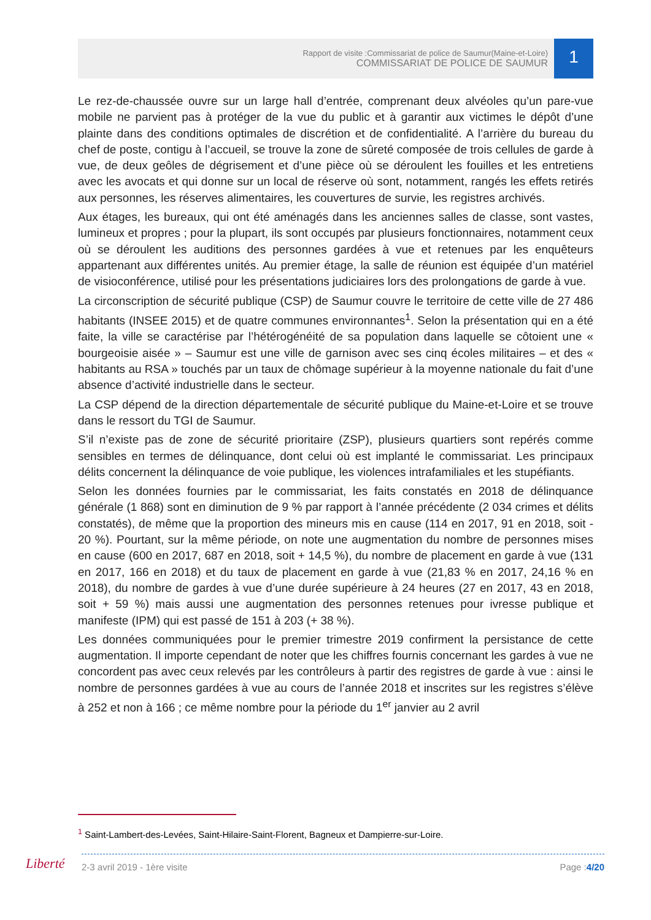Rapport de visite :Commissariat de police de Saumur(Maine-et-Loire)
COMMISSARIAT DE POLICE DE SAUMUR
1
Le rez-de-chaussée ouvre sur un large hall d’entrée, comprenant deux alvéoles qu’un pare-vue mobile ne parvient pas à protéger de la vue du public et à garantir aux victimes le dépôt d’une plainte dans des conditions optimales de discrétion et de confidentialité. A l’arrière du bureau du chef de poste, contigu à l’accueil, se trouve la zone de sûreté composée de trois cellules de garde à vue, de deux geôles de dégrisement et d’une pièce où se déroulent les fouilles et les entretiens avec les avocats et qui donne sur un local de réserve où sont, notamment, rangés les effets retirés aux personnes, les réserves alimentaires, les couvertures de survie, les registres archivés.
Aux étages, les bureaux, qui ont été aménagés dans les anciennes salles de classe, sont vastes, lumineux et propres ; pour la plupart, ils sont occupés par plusieurs fonctionnaires, notamment ceux où se déroulent les auditions des personnes gardées à vue et retenues par les enquêteurs appartenant aux différentes unités. Au premier étage, la salle de réunion est équipée d’un matériel de visioconférence, utilisé pour les présentations judiciaires lors des prolongations de garde à vue.
La circonscription de sécurité publique (CSP) de Saumur couvre le territoire de cette ville de 27 486 habitants (INSEE 2015) et de quatre communes environnantes<sup>1</sup>. Selon la présentation qui en a été faite, la ville se caractérise par l’hétérogénéité de sa population dans laquelle se côtoient une « bourgeoisie aisée » – Saumur est une ville de garnison avec ses cinq écoles militaires – et des « habitants au RSA » touchés par un taux de chômage supérieur à la moyenne nationale du fait d’une absence d’activité industrielle dans le secteur.
La CSP dépend de la direction départementale de sécurité publique du Maine-et-Loire et se trouve dans le ressort du TGI de Saumur.
S’il n’existe pas de zone de sécurité prioritaire (ZSP), plusieurs quartiers sont repérés comme sensibles en termes de délinquance, dont celui où est implanté le commissariat. Les principaux délits concernent la délinquance de voie publique, les violences intrafamiliales et les stupéfiants.
Selon les données fournies par le commissariat, les faits constatés en 2018 de délinquance générale (1 868) sont en diminution de 9 % par rapport à l’année précédente (2 034 crimes et délits constatés), de même que la proportion des mineurs mis en cause (114 en 2017, 91 en 2018, soit - 20 %). Pourtant, sur la même période, on note une augmentation du nombre de personnes mises en cause (600 en 2017, 687 en 2018, soit + 14,5 %), du nombre de placement en garde à vue (131 en 2017, 166 en 2018) et du taux de placement en garde à vue (21,83 % en 2017, 24,16 % en 2018), du nombre de gardes à vue d’une durée supérieure à 24 heures (27 en 2017, 43 en 2018, soit + 59 %) mais aussi une augmentation des personnes retenues pour ivresse publique et manifeste (IPM) qui est passé de 151 à 203 (+ 38 %).
Les données communiquées pour le premier trimestre 2019 confirment la persistance de cette augmentation. Il importe cependant de noter que les chiffres fournis concernant les gardes à vue ne concordent pas avec ceux relevés par les contrôleurs à partir des registres de garde à vue : ainsi le nombre de personnes gardées à vue au cours de l’année 2018 et inscrites sur les registres s’élève à 252 et non à 166 ; ce même nombre pour la période du 1<sup>er</sup> janvier au 2 avril
<sup>1</sup> Saint-Lambert-des-Levées, Saint-Hilaire-Saint-Florent, Bagneux et Dampierre-sur-Loire.
Liberté 2-3 avril 2019 - 1ère visite Page :4/20